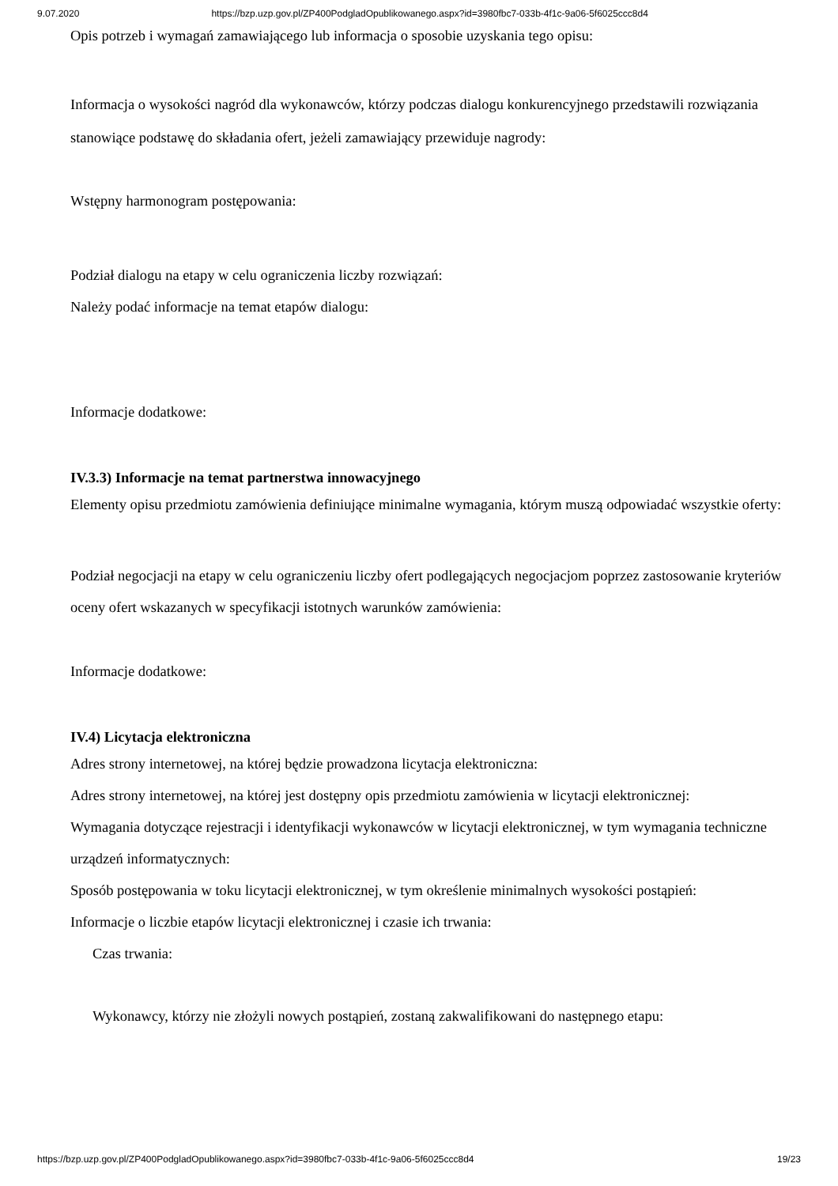9.07.2020 https://bzp.uzp.gov.pl/ZP400PodgladOpublikowanego.aspx?id=3980fbc7-033b-4f1c-9a06-5f6025ccc8d4
Opis potrzeb i wymagań zamawiającego lub informacja o sposobie uzyskania tego opisu:
Informacja o wysokości nagród dla wykonawców, którzy podczas dialogu konkurencyjnego przedstawili rozwiązania stanowiące podstawę do składania ofert, jeżeli zamawiający przewiduje nagrody:
Wstępny harmonogram postępowania:
Podział dialogu na etapy w celu ograniczenia liczby rozwiązań:
Należy podać informacje na temat etapów dialogu:
Informacje dodatkowe:
IV.3.3) Informacje na temat partnerstwa innowacyjnego
Elementy opisu przedmiotu zamówienia definiujące minimalne wymagania, którym muszą odpowiadać wszystkie oferty:
Podział negocjacji na etapy w celu ograniczeniu liczby ofert podlegających negocjacjom poprzez zastosowanie kryteriów oceny ofert wskazanych w specyfikacji istotnych warunków zamówienia:
Informacje dodatkowe:
IV.4) Licytacja elektroniczna
Adres strony internetowej, na której będzie prowadzona licytacja elektroniczna:
Adres strony internetowej, na której jest dostępny opis przedmiotu zamówienia w licytacji elektronicznej:
Wymagania dotyczące rejestracji i identyfikacji wykonawców w licytacji elektronicznej, w tym wymagania techniczne urządzeń informatycznych:
Sposób postępowania w toku licytacji elektronicznej, w tym określenie minimalnych wysokości postąpień:
Informacje o liczbie etapów licytacji elektronicznej i czasie ich trwania:
Czas trwania:
Wykonawcy, którzy nie złożyli nowych postąpień, zostaną zakwalifikowani do następnego etapu:
https://bzp.uzp.gov.pl/ZP400PodgladOpublikowanego.aspx?id=3980fbc7-033b-4f1c-9a06-5f6025ccc8d4 19/23